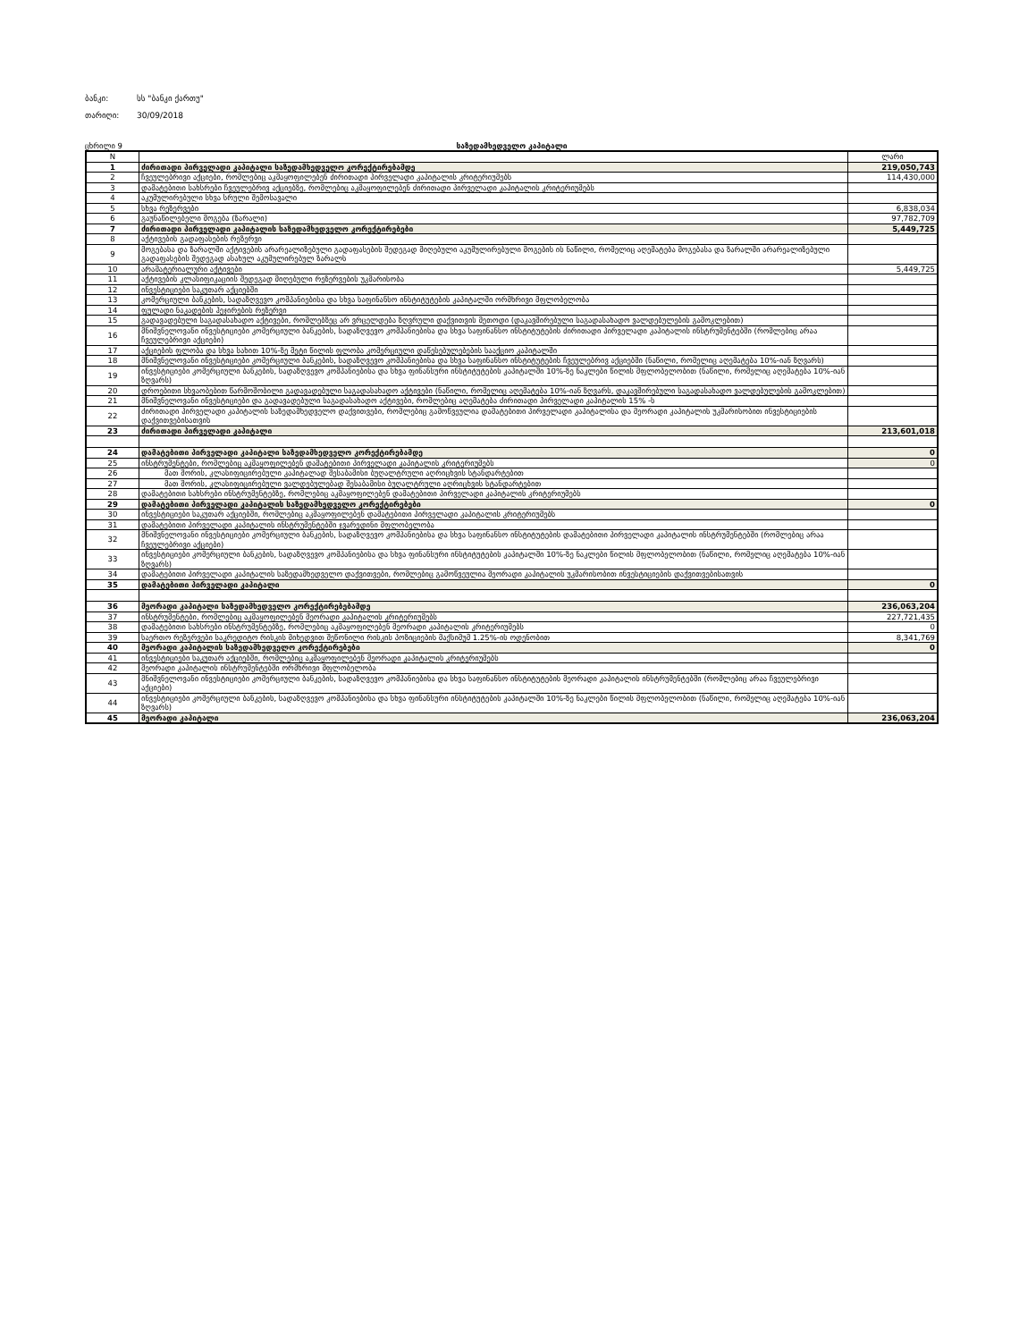ბანკი: სს "ბანკი ქართუ"
თარიღი: 30/09/2018
ცხრილი 9 საზედამხედველო კაპიტალი
| N | | ლარი |
| 1 | ძირითადი პირველადი კაპიტალი საზედამხედველო კორექტირებამდე | 219,050,743 |
| 2 | ჩვეულებრივი აქციები, რომლებიც აკმაყოფილებენ ძირითადი პირველადი კაპიტალის კრიტერიუმებს | 114,430,000 |
| 3 | დამატებითი სახსრები ჩვეულებრივ აქციებზე, რომლებიც აკმაყოფილებენ ძირითადი პირველადი კაპიტალის კრიტერიუმებს | |
| 4 | აკუმულირებული სხვა სრული შემოსავალი | |
| 5 | სხვა რეზერვები | 6,838,034 |
| 6 | გაუნაწილებელი მოგება (ზარალი) | 97,782,709 |
| 7 | ძირითადი პირველადი კაპიტალის საზედამხედველო კორექტირებები | 5,449,725 |
| 8 | აქტივების გადაფასების რეზერვი | |
| 9 | მოგებასა და ზარალში აქტივების არარეალიზებული გადაფასების შედეგად მიღებული აკუმულირებული მოგების ის ნაწილი, რომელიც აღემატება მოგებასა და ზარალში არარეალიზებული გადაფასების შედეგად ასახულ აკუმულირებულ ზარალს | |
| 10 | არამატერიალური აქტივები | 5,449,725 |
| 11 | აქტივების კლასიფიკაციის შედეგად მიღებული რეზერვების უკმარისობა | |
| 12 | ინვესტიციები საკუთარ აქციებში | |
| 13 | კომერციული ბანკების, სადაზღვევო კომპანიებისა და სხვა საფინანსო ინსტიტუტების კაპიტალში ორმხრივი მფლობელობა | |
| 14 | ფულადი ნაკადების ჰეჯირების რეზერვი | |
| 15 | გადავადებული საგადასახადო აქტივები, რომლებზეც არ ვრცელდება ზღვრული დაქვითვის მეთოდი (დაკავშირებული საგადასახადო ვალდებულების გამოკლებით) | |
| 16 | მნიშვნელოვანი ინვესტიციები კომერციული ბანკების, სადაზღვევო კომპანიებისა და სხვა საფინანსო ინსტიტუტების ძირითადი პირველადი კაპიტალის ინსტრუმენტებში (რომლებიც არაა ჩვეულებრივი აქციები) | |
| 17 | აქციების ფლობა და სხვა სახით 10%-ზე მეტი წილის ფლობა კომერციული დაწესებულებების სააქციო კაპიტალში | |
| 18 | მნიშვნელოვანი ინვესტიციები კომერციული ბანკების, სადაზღვევო კომპანიებისა და სხვა საფინანსო ინსტიტუტების ჩვეულებრივ აქციებში (ნაწილი, რომელიც აღემატება 10%-იან ზღვარს) | |
| 19 | ინვესტიციები კომერციული ბანკების, სადაზღვევო კომპანიებისა და სხვა ფინანსური ინსტიტუტების კაპიტალში 10%-ზე ნაკლები წილის მფლობელობით (ნაწილი, რომელიც აღემატება 10%-იან ზღვარს) | |
| 20 | დროებითი სხვაობებით წარმოშობილი გადავადებული საგადასახადო აქტივები (ნაწილი, რომელიც აღემატება 10%-იან ზღვარს, დაკავშირებული საგადასახადო ვალდებულების გამოკლებით) | |
| 21 | მნიშვნელოვანი ინვესტიციები და გადავადებული საგადასახადო აქტივები, რომლებიც აღემატება ძირითადი პირველადი კაპიტალის 15% -ს | |
| 22 | ძირითადი პირველადი კაპიტალის საზედამხედველო დაქვითვები, რომლებიც გამოწვეულია დამატებითი პირველადი კაპიტალისა და მეორადი კაპიტალის უკმარისობით ინვესტიციების დაქვითვებისათვის | |
| 23 | ძირითადი პირველადი კაპიტალი | 213,601,018 |
| 24 | დამატებითი პირველადი კაპიტალი საზედამხედველო კორექტირებამდე | 0 |
| 25 | ინსტრუმენტები, რომლებიც აკმაყოფილებენ დამატებითი პირველადი კაპიტალის კრიტერიუმებს | 0 |
| 26 | მათ შორის, კლასიფიცირებული კაპიტალად შესაბამისი ბუღალტრული აღრიცხვის სტანდარტებით | |
| 27 | მათ შორის, კლასიფიცირებული ვალდებულებად შესაბამისი ბუღალტრული აღრიცხვის სტანდარტებით | |
| 28 | დამატებითი სახსრები ინსტრუმენტებზე, რომლებიც აკმაყოფილებენ დამატებითი პირველადი კაპიტალის კრიტერიუმებს | |
| 29 | დამატებითი პირველადი კაპიტალის საზედამხედველო კორექტირებები | 0 |
| 30 | ინვესტიციები საკუთარ აქციებში, რომლებიც აკმაყოფილებენ დამატებითი პირველადი კაპიტალის კრიტერიუმებს | |
| 31 | დამატებითი პირველადი კაპიტალის ინსტრუმენტებში ჯვარედინი მფლობელობა | |
| 32 | მნიშვნელოვანი ინვესტიციები კომერციული ბანკების, სადაზღვევო კომპანიებისა და სხვა საფინანსო ინსტიტუტების დამატებითი პირველადი კაპიტალის ინსტრუმენტებში (რომლებიც არაა ჩვეულებრივი აქციები) | |
| 33 | ინვესტიციები კომერციული ბანკების, სადაზღვევო კომპანიებისა და სხვა ფინანსური ინსტიტუტების კაპიტალში 10%-ზე ნაკლები წილის მფლობელობით (ნაწილი, რომელიც აღემატება 10%-იან ზღვარს) | |
| 34 | დამატებითი პირველადი კაპიტალის საზედამხედველო დაქვითვები, რომლებიც გამოწვეულია მეორადი კაპიტალის უკმარისობით ინვესტიციების დაქვითვებისათვის | |
| 35 | დამატებითი პირველადი კაპიტალი | 0 |
| 36 | მეორადი კაპიტალი საზედამხედველო კორექტირებებამდე | 236,063,204 |
| 37 | ინსტრუმენტები, რომლებიც აკმაყოფილებენ მეორადი კაპიტალის კრიტერიუმებს | 227,721,435 |
| 38 | დამატებითი სახსრები ინსტრუმენტებზე, რომლებიც აკმაყოფილებენ მეორადი კაპიტალის კრიტერიუმებს | 0 |
| 39 | საერთო რეზერვები საკრედიტო რისკის მიხედვით შეწონილი რისკის პოზიციების მაქსიმუმ 1.25%-ის ოდენობით | 8,341,769 |
| 40 | მეორადი კაპიტალის საზედამხედველო კორექტირებები | 0 |
| 41 | ინვესტიციები საკუთარ აქციებში, რომლებიც აკმაყოფილებენ მეორადი კაპიტალის კრიტერიუმებს | |
| 42 | მეორადი კაპიტალის ინსტრუმენტებში ორმხრივი მფლობელობა | |
| 43 | მნიშვნელოვანი ინვესტიციები კომერციული ბანკების, სადაზღვევო კომპანიებისა და სხვა საფინანსო ინსტიტუტების მეორადი კაპიტალის ინსტრუმენტებში (რომლებიც არაა ჩვეულებრივი აქციები) | |
| 44 | ინვესტიციები კომერციული ბანკების, სადაზღვევო კომპანიებისა და სხვა ფინანსური ინსტიტუტების კაპიტალში 10%-ზე ნაკლები წილის მფლობელობით (ნაწილი, რომელიც აღემატება 10%-იან ზღვარს) | |
| 45 | მეორადი კაპიტალი | 236,063,204 |